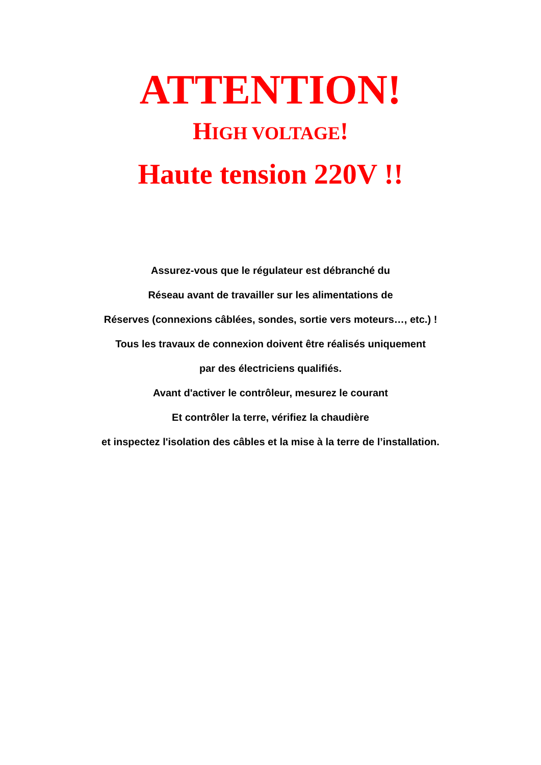ATTENTION!
HIGH VOLTAGE!
Haute tension 220V !!
Assurez-vous que le régulateur est débranché du
Réseau avant de travailler sur les alimentations de
Réserves (connexions câblées, sondes, sortie vers moteurs…, etc.) !
Tous les travaux de connexion doivent être réalisés uniquement
par des électriciens qualifiés.
Avant d'activer le contrôleur, mesurez le courant
Et contrôler la terre, vérifiez la chaudière
et inspectez l'isolation des câbles et la mise à la terre de l’installation.